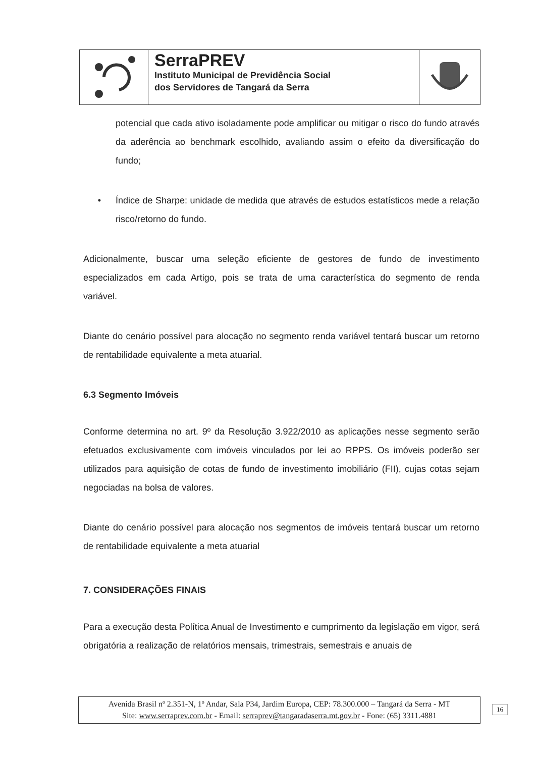SerraPREV
Instituto Municipal de Previdência Social
dos Servidores de Tangará da Serra
potencial que cada ativo isoladamente pode amplificar ou mitigar o risco do fundo através da aderência ao benchmark escolhido, avaliando assim o efeito da diversificação do fundo;
• Índice de Sharpe: unidade de medida que através de estudos estatísticos mede a relação risco/retorno do fundo.
Adicionalmente, buscar uma seleção eficiente de gestores de fundo de investimento especializados em cada Artigo, pois se trata de uma característica do segmento de renda variável.
Diante do cenário possível para alocação no segmento renda variável tentará buscar um retorno de rentabilidade equivalente a meta atuarial.
6.3 Segmento Imóveis
Conforme determina no art. 9º da Resolução 3.922/2010 as aplicações nesse segmento serão efetuados exclusivamente com imóveis vinculados por lei ao RPPS. Os imóveis poderão ser utilizados para aquisição de cotas de fundo de investimento imobiliário (FII), cujas cotas sejam negociadas na bolsa de valores.
Diante do cenário possível para alocação nos segmentos de imóveis tentará buscar um retorno de rentabilidade equivalente a meta atuarial
7. CONSIDERAÇÕES FINAIS
Para a execução desta Política Anual de Investimento e cumprimento da legislação em vigor, será obrigatória a realização de relatórios mensais, trimestrais, semestrais e anuais de
Avenida Brasil nº 2.351-N, 1º Andar, Sala P34, Jardim Europa, CEP: 78.300.000 – Tangará da Serra - MT
Site: www.serraprev.com.br - Email: serraprev@tangaradaserra.mt.gov.br - Fone: (65) 3311.4881
16